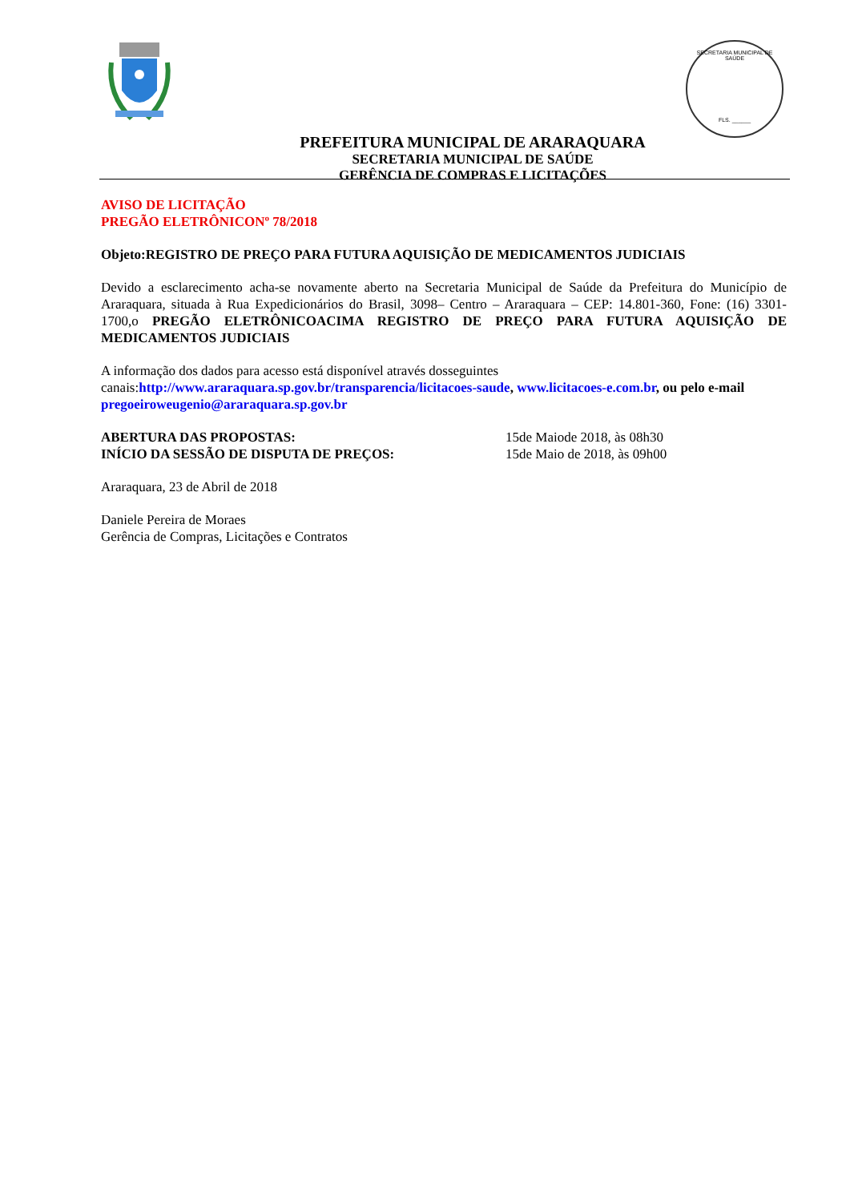PREFEITURA MUNICIPAL DE ARARAQUARA
SECRETARIA MUNICIPAL DE SAÚDE
GERÊNCIA DE COMPRAS E LICITAÇÕES
SECRETARIA MUNICIPAL DE SAÚDE
FLS. ______
AVISO DE LICITAÇÃO
PREGÃO ELETRÔNICONº 78/2018
Objeto:REGISTRO DE PREÇO PARA FUTURA AQUISIÇÃO DE MEDICAMENTOS JUDICIAIS
Devido a esclarecimento acha-se novamente aberto na Secretaria Municipal de Saúde da Prefeitura do Município de Araraquara, situada à Rua Expedicionários do Brasil, 3098– Centro – Araraquara – CEP: 14.801-360, Fone: (16) 3301-1700,o PREGÃO ELETRÔNICOACIMA REGISTRO DE PREÇO PARA FUTURA AQUISIÇÃO DE MEDICAMENTOS JUDICIAIS
A informação dos dados para acesso está disponível através dosseguintes canais:http://www.araraquara.sp.gov.br/transparencia/licitacoes-saude, www.licitacoes-e.com.br, ou pelo e-mail pregoeiroweugenio@araraquara.sp.gov.br
ABERTURA DAS PROPOSTAS: 15de Maiode 2018, às 08h30
INÍCIO DA SESSÃO DE DISPUTA DE PREÇOS: 15de Maio de 2018, às 09h00
Araraquara, 23 de Abril de 2018
Daniele Pereira de Moraes
Gerência de Compras, Licitações e Contratos